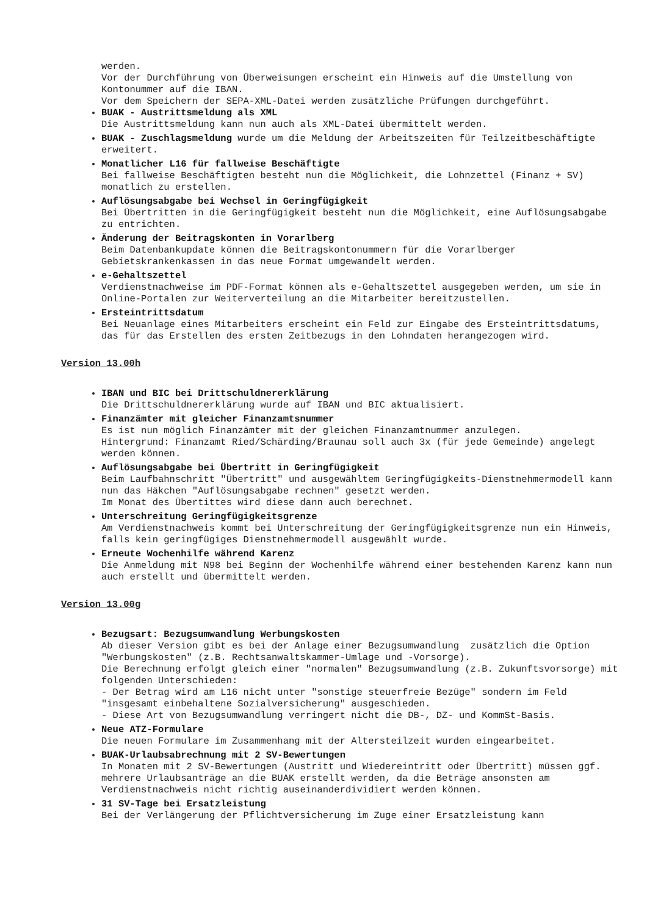werden. Vor der Durchführung von Überweisungen erscheint ein Hinweis auf die Umstellung von Kontonummer auf die IBAN. Vor dem Speichern der SEPA-XML-Datei werden zusätzliche Prüfungen durchgeführt.
BUAK - Austrittsmeldung als XML Die Austrittsmeldung kann nun auch als XML-Datei übermittelt werden.
BUAK - Zuschlagsmeldung wurde um die Meldung der Arbeitszeiten für Teilzeitbeschäftigte erweitert.
Monatlicher L16 für fallweise Beschäftigte Bei fallweise Beschäftigten besteht nun die Möglichkeit, die Lohnzettel (Finanz + SV) monatlich zu erstellen.
Auflösungsabgabe bei Wechsel in Geringfügigkeit Bei Übertritten in die Geringfügigkeit besteht nun die Möglichkeit, eine Auflösungsabgabe zu entrichten.
Änderung der Beitragskonten in Vorarlberg Beim Datenbankupdate können die Beitragskontonummern für die Vorarlberger Gebietskrankenkassen in das neue Format umgewandelt werden.
e-Gehaltszettel Verdienstnachweise im PDF-Format können als e-Gehaltszettel ausgegeben werden, um sie in Online-Portalen zur Weiterverteilung an die Mitarbeiter bereitzustellen.
Ersteintrittsdatum Bei Neuanlage eines Mitarbeiters erscheint ein Feld zur Eingabe des Ersteintrittsdatums, das für das Erstellen des ersten Zeitbezugs in den Lohndaten herangezogen wird.
Version 13.00h
IBAN und BIC bei Drittschuldnererklärung Die Drittschuldnererklärung wurde auf IBAN und BIC aktualisiert.
Finanzämter mit gleicher Finanzamtsnummer Es ist nun möglich Finanzämter mit der gleichen Finanzamtnummer anzulegen. Hintergrund: Finanzamt Ried/Schärding/Braunau soll auch 3x (für jede Gemeinde) angelegt werden können.
Auflösungsabgabe bei Übertritt in Geringfügigkeit Beim Laufbahnschritt "Übertritt" und ausgewähltem Geringfügigkeits-Dienstnehmermodell kann nun das Häkchen "Auflösungsabgabe rechnen" gesetzt werden. Im Monat des Übertittes wird diese dann auch berechnet.
Unterschreitung Geringfügigkeitsgrenze Am Verdienstnachweis kommt bei Unterschreitung der Geringfügigkeitsgrenze nun ein Hinweis, falls kein geringfügiges Dienstnehmermodell ausgewählt wurde.
Erneute Wochenhilfe während Karenz Die Anmeldung mit N98 bei Beginn der Wochenhilfe während einer bestehenden Karenz kann nun auch erstellt und übermittelt werden.
Version 13.00g
Bezugsart: Bezugsumwandlung Werbungskosten Ab dieser Version gibt es bei der Anlage einer Bezugsumwandlung zusätzlich die Option "Werbungskosten" (z.B. Rechtsanwaltskammer-Umlage und -Vorsorge). Die Berechnung erfolgt gleich einer "normalen" Bezugsumwandlung (z.B. Zukunftsvorsorge) mit folgenden Unterschieden: - Der Betrag wird am L16 nicht unter "sonstige steuerfreie Bezüge" sondern im Feld "insgesamt einbehaltene Sozialversicherung" ausgeschieden. - Diese Art von Bezugsumwandlung verringert nicht die DB-, DZ- und KommSt-Basis.
Neue ATZ-Formulare Die neuen Formulare im Zusammenhang mit der Altersteilzeit wurden eingearbeitet.
BUAK-Urlaubsabrechnung mit 2 SV-Bewertungen In Monaten mit 2 SV-Bewertungen (Austritt und Wiedereintritt oder Übertritt) müssen ggf. mehrere Urlaubsanträge an die BUAK erstellt werden, da die Beträge ansonsten am Verdienstnachweis nicht richtig auseinanderdividiert werden können.
31 SV-Tage bei Ersatzleistung Bei der Verlängerung der Pflichtversicherung im Zuge einer Ersatzleistung kann